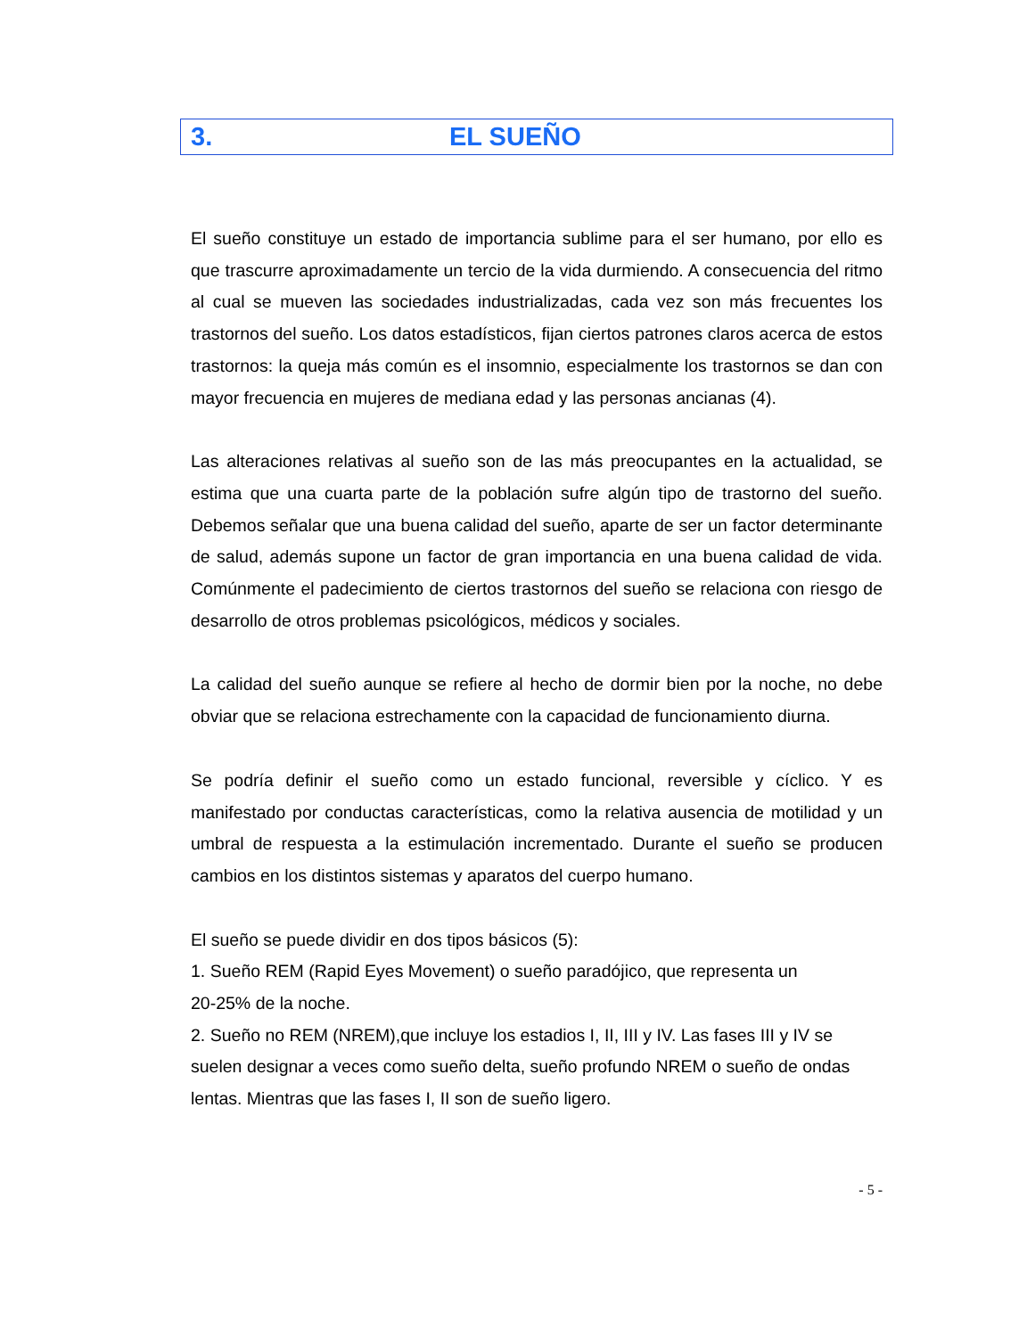3. EL SUEÑO
El sueño constituye un estado de importancia sublime para el ser humano, por ello es que trascurre aproximadamente un tercio de la vida durmiendo. A consecuencia del ritmo al cual se mueven las sociedades industrializadas, cada vez son más frecuentes los trastornos del sueño. Los datos estadísticos, fijan ciertos patrones claros acerca de estos trastornos: la queja más común es el insomnio, especialmente los trastornos se dan con mayor frecuencia en mujeres de mediana edad y las personas ancianas (4).
Las alteraciones relativas al sueño son de las más preocupantes en la actualidad, se estima que una cuarta parte de la población sufre algún tipo de trastorno del sueño. Debemos señalar que una buena calidad del sueño, aparte de ser un factor determinante de salud, además supone un factor de gran importancia en una buena calidad de vida. Comúnmente el padecimiento de ciertos trastornos del sueño se relaciona con riesgo de desarrollo de otros problemas psicológicos, médicos y sociales.
La calidad del sueño aunque se refiere al hecho de dormir bien por la noche, no debe obviar que se relaciona estrechamente con la capacidad de funcionamiento diurna.
Se podría definir el sueño como un estado funcional, reversible y cíclico. Y es manifestado por conductas características, como la relativa ausencia de motilidad y un umbral de respuesta a la estimulación incrementado. Durante el sueño se producen cambios en los distintos sistemas y aparatos del cuerpo humano.
El sueño se puede dividir en dos tipos básicos (5):
1. Sueño REM (Rapid Eyes Movement) o sueño paradójico, que representa un
20-25% de la noche.
2. Sueño no REM (NREM),que incluye los estadios I, II, III y IV. Las fases III y IV se suelen designar a veces como sueño delta, sueño profundo NREM o sueño de ondas lentas. Mientras que las fases I, II son de sueño ligero.
- 5 -